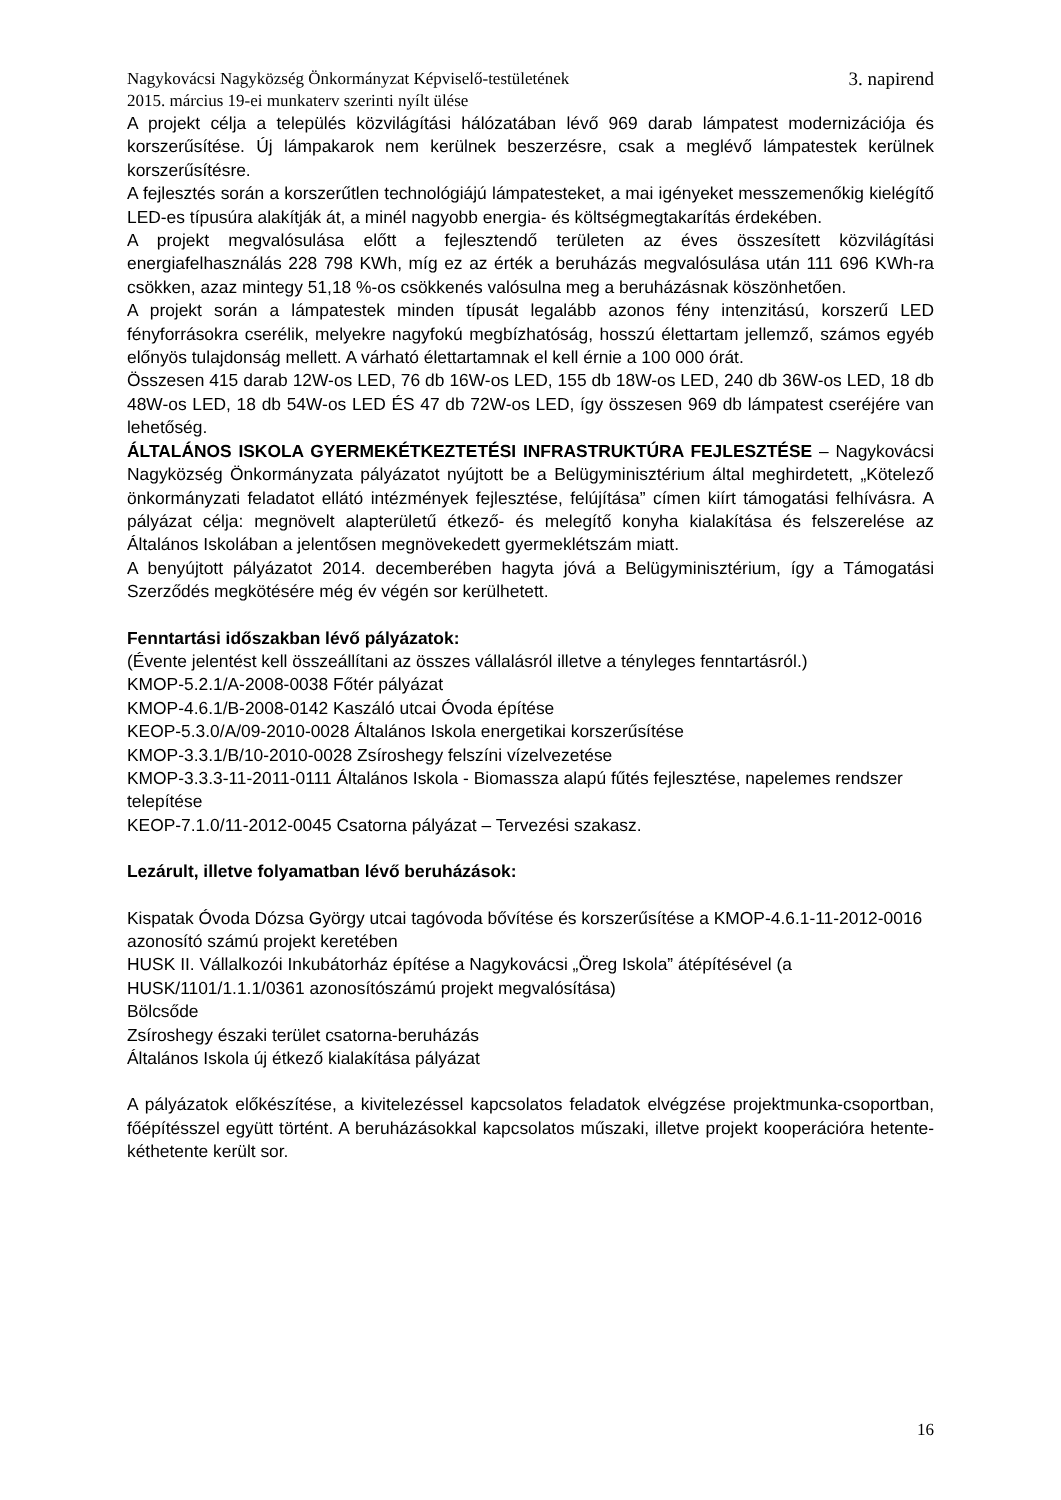Nagykovácsi Nagyközség Önkormányzat Képviselő-testületének
2015. március 19-ei munkaterv szerinti nyílt ülése 3. napirend
A projekt célja a település közvilágítási hálózatában lévő 969 darab lámpatest modernizációja és korszerűsítése. Új lámpakarok nem kerülnek beszerzésre, csak a meglévő lámpatestek kerülnek korszerűsítésre.
A fejlesztés során a korszerűtlen technológiájú lámpatesteket, a mai igényeket messzemenőkig kielégítő LED-es típusúra alakítják át, a minél nagyobb energia- és költségmegtakarítás érdekében.
A projekt megvalósulása előtt a fejlesztendő területen az éves összesített közvilágítási energiafelhasználás 228 798 KWh, míg ez az érték a beruházás megvalósulása után 111 696 KWh-ra csökken, azaz mintegy 51,18 %-os csökkenés valósulna meg a beruházásnak köszönhetően.
A projekt során a lámpatestek minden típusát legalább azonos fény intenzitású, korszerű LED fényforrásokra cserélik, melyekre nagyfokú megbízhatóság, hosszú élettartam jellemző, számos egyéb előnyös tulajdonság mellett. A várható élettartamnak el kell érnie a 100 000 órát.
Összesen 415 darab 12W-os LED, 76 db 16W-os LED, 155 db 18W-os LED, 240 db 36W-os LED, 18 db 48W-os LED, 18 db 54W-os LED ÉS 47 db 72W-os LED, így összesen 969 db lámpatest cseréjére van lehetőség.
ÁLTALÁNOS ISKOLA GYERMEKÉTKEZTETÉSI INFRASTRUKTÚRA FEJLESZTÉSE – Nagykovácsi Nagyközség Önkormányzata pályázatot nyújtott be a Belügyminisztérium által meghirdetett, „Kötelező önkormányzati feladatot ellátó intézmények fejlesztése, felújítása” címen kiírt támogatási felhívásra. A pályázat célja: megnövelt alapterületű étkező- és melegítő konyha kialakítása és felszerelése az Általános Iskolában a jelentősen megnövekedett gyermeklétszám miatt.
A benyújtott pályázatot 2014. decemberében hagyta jóvá a Belügyminisztérium, így a Támogatási Szerződés megkötésére még év végén sor kerülhetett.
Fenntartási időszakban lévő pályázatok:
(Évente jelentést kell összeállítani az összes vállalásról illetve a tényleges fenntartásról.)
KMOP-5.2.1/A-2008-0038 Főtér pályázat
KMOP-4.6.1/B-2008-0142 Kaszáló utcai Óvoda építése
KEOP-5.3.0/A/09-2010-0028 Általános Iskola energetikai korszerűsítése
KMOP-3.3.1/B/10-2010-0028 Zsíroshegy felszíni vízelvezetése
KMOP-3.3.3-11-2011-0111 Általános Iskola - Biomassza alapú fűtés fejlesztése, napelemes rendszer telepítése
KEOP-7.1.0/11-2012-0045 Csatorna pályázat – Tervezési szakasz.
Lezárult, illetve folyamatban lévő beruházások:
Kispatak Óvoda Dózsa György utcai tagóvoda bővítése és korszerűsítése a KMOP-4.6.1-11-2012-0016 azonosító számú projekt keretében
HUSK II. Vállalkozói Inkubátorház építése a Nagykovácsi „Öreg Iskola” átépítésével (a HUSK/1101/1.1.1/0361 azonosítószámú projekt megvalósítása)
Bölcsőde
Zsíroshegy északi terület csatorna-beruházás
Általános Iskola új étkező kialakítása pályázat
A pályázatok előkészítése, a kivitelezéssel kapcsolatos feladatok elvégzése projektmunka-csoportban, főépítésszel együtt történt. A beruházásokkal kapcsolatos műszaki, illetve projekt kooperációra hetente-kéthetente került sor.
16